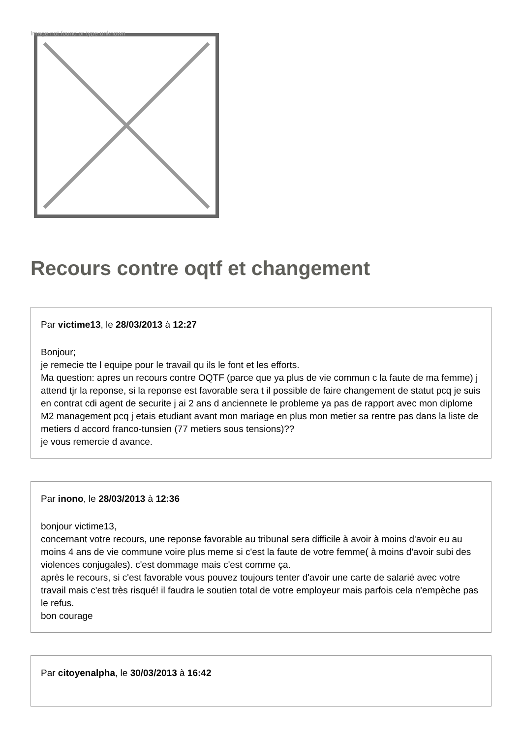Image not found or type unknown
Recours contre oqtf et changement
Par victime13, le 28/03/2013 à 12:27
Bonjour;
je remecie tte l equipe pour le travail qu ils le font et les efforts.
Ma question: apres un recours contre OQTF (parce que ya plus de vie commun c la faute de ma femme) j attend tjr la reponse, si la reponse est favorable sera t il possible de faire changement de statut pcq je suis en contrat cdi agent de securite j ai 2 ans d anciennete le probleme ya pas de rapport avec mon diplome M2 management pcq j etais etudiant avant mon mariage en plus mon metier sa rentre pas dans la liste de metiers d accord franco-tunsien (77 metiers sous tensions)??
je vous remercie d avance.
Par inono, le 28/03/2013 à 12:36
bonjour victime13,
concernant votre recours, une reponse favorable au tribunal sera difficile à avoir à moins d'avoir eu au moins 4 ans de vie commune voire plus meme si c'est la faute de votre femme( à moins d'avoir subi des violences conjugales). c'est dommage mais c'est comme ça.
après le recours, si c'est favorable vous pouvez toujours tenter d'avoir une carte de salarié avec votre travail mais c'est très risqué! il faudra le soutien total de votre employeur mais parfois cela n'empèche pas le refus.
bon courage
Par citoyenalpha, le 30/03/2013 à 16:42